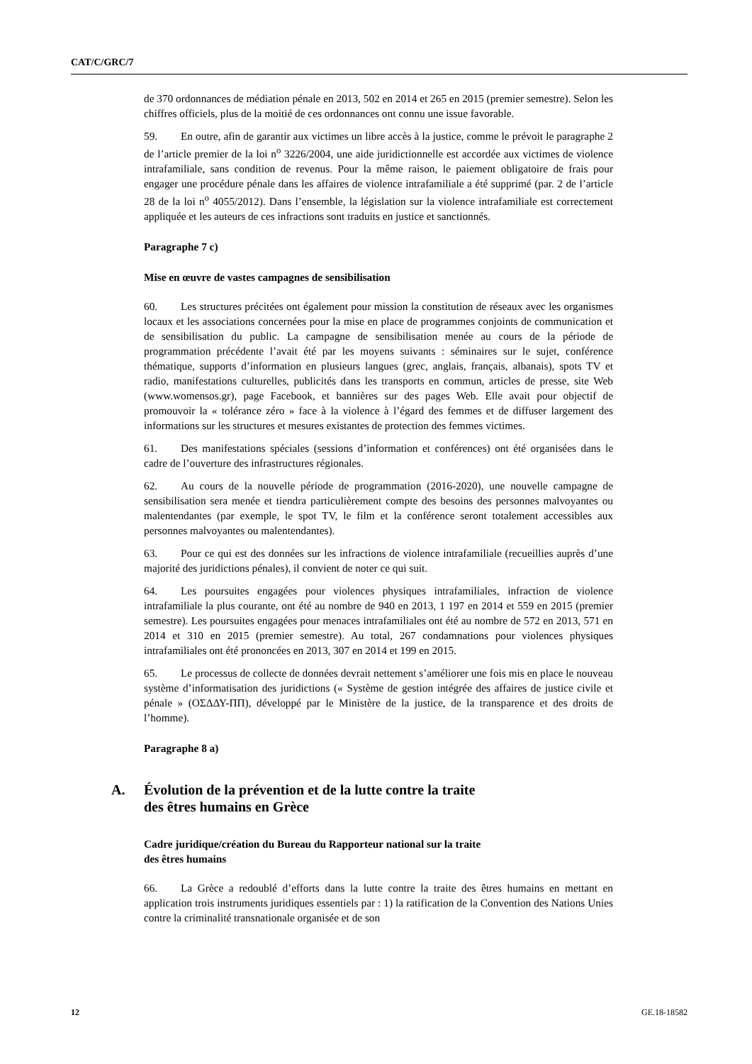CAT/C/GRC/7
de 370 ordonnances de médiation pénale en 2013, 502 en 2014 et 265 en 2015 (premier semestre). Selon les chiffres officiels, plus de la moitié de ces ordonnances ont connu une issue favorable.
59. En outre, afin de garantir aux victimes un libre accès à la justice, comme le prévoit le paragraphe 2 de l’article premier de la loi n<sup>o</sup> 3226/2004, une aide juridictionnelle est accordée aux victimes de violence intrafamiliale, sans condition de revenus. Pour la même raison, le paiement obligatoire de frais pour engager une procédure pénale dans les affaires de violence intrafamiliale a été supprimé (par. 2 de l’article 28 de la loi n<sup>o</sup> 4055/2012). Dans l’ensemble, la législation sur la violence intrafamiliale est correctement appliquée et les auteurs de ces infractions sont traduits en justice et sanctionnés.
Paragraphe 7 c)
Mise en œuvre de vastes campagnes de sensibilisation
60. Les structures précitées ont également pour mission la constitution de réseaux avec les organismes locaux et les associations concernées pour la mise en place de programmes conjoints de communication et de sensibilisation du public. La campagne de sensibilisation menée au cours de la période de programmation précédente l’avait été par les moyens suivants : séminaires sur le sujet, conférence thématique, supports d’information en plusieurs langues (grec, anglais, français, albanais), spots TV et radio, manifestations culturelles, publicités dans les transports en commun, articles de presse, site Web (www.womensos.gr), page Facebook, et bannières sur des pages Web. Elle avait pour objectif de promouvoir la « tolérance zéro » face à la violence à l’égard des femmes et de diffuser largement des informations sur les structures et mesures existantes de protection des femmes victimes.
61. Des manifestations spéciales (sessions d’information et conférences) ont été organisées dans le cadre de l’ouverture des infrastructures régionales.
62. Au cours de la nouvelle période de programmation (2016-2020), une nouvelle campagne de sensibilisation sera menée et tiendra particulièrement compte des besoins des personnes malvoyantes ou malentendantes (par exemple, le spot TV, le film et la conférence seront totalement accessibles aux personnes malvoyantes ou malentendantes).
63. Pour ce qui est des données sur les infractions de violence intrafamiliale (recueillies auprès d’une majorité des juridictions pénales), il convient de noter ce qui suit.
64. Les poursuites engagées pour violences physiques intrafamiliales, infraction de violence intrafamiliale la plus courante, ont été au nombre de 940 en 2013, 1 197 en 2014 et 559 en 2015 (premier semestre). Les poursuites engagées pour menaces intrafamiliales ont été au nombre de 572 en 2013, 571 en 2014 et 310 en 2015 (premier semestre). Au total, 267 condamnations pour violences physiques intrafamiliales ont été prononcées en 2013, 307 en 2014 et 199 en 2015.
65. Le processus de collecte de données devrait nettement s’améliorer une fois mis en place le nouveau système d’informatisation des juridictions (« Système de gestion intégrée des affaires de justice civile et pénale » (ΟΣΔΔΥ-ΠΠ), développé par le Ministère de la justice, de la transparence et des droits de l’homme).
Paragraphe 8 a)
A. Évolution de la prévention et de la lutte contre la traite
des êtres humains en Grèce
Cadre juridique/création du Bureau du Rapporteur national sur la traite
des êtres humains
66. La Grèce a redoublé d’efforts dans la lutte contre la traite des êtres humains en mettant en application trois instruments juridiques essentiels par : 1) la ratification de la Convention des Nations Unies contre la criminalité transnationale organisée et de son
12 GE.18-18582